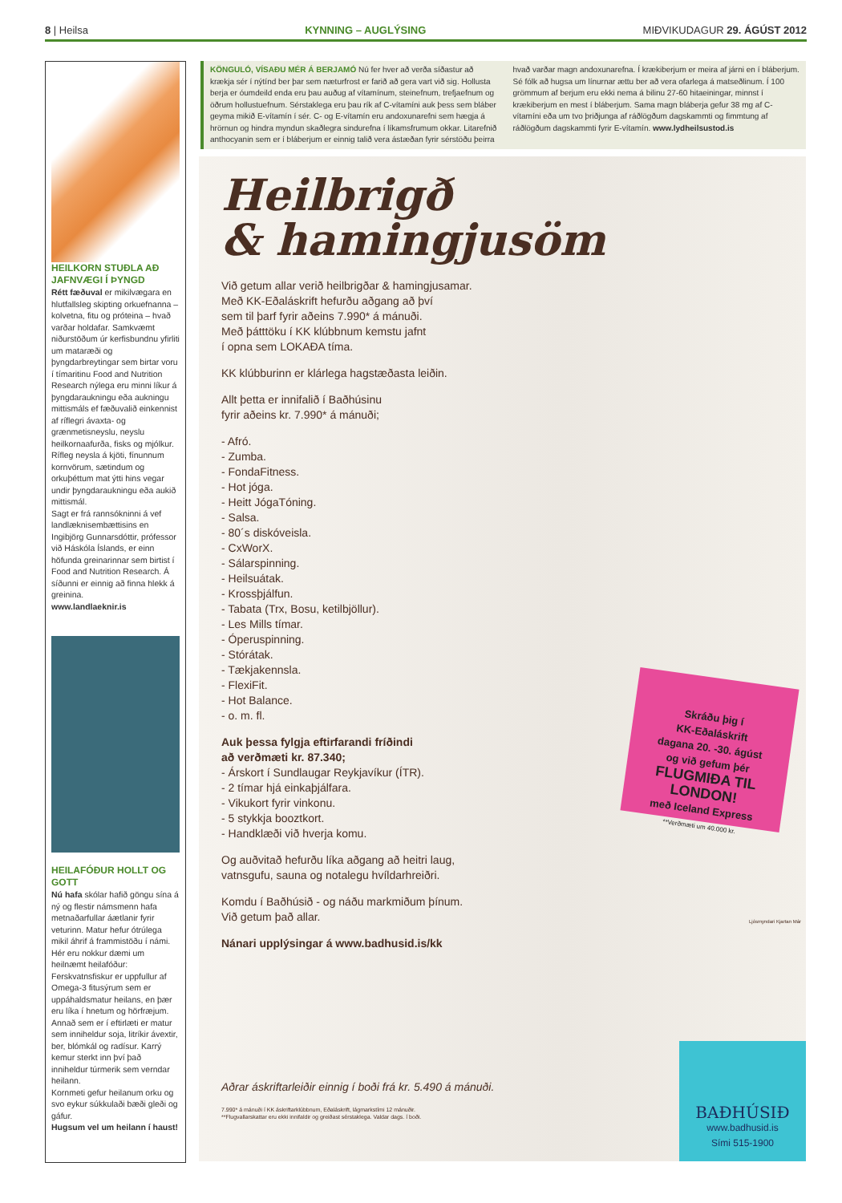8 | Heilsa KYNNING – AUGLÝSING MIÐVIKUDAGUR 29. ÁGÚST 2012
HEILKORN STUÐLA AÐ JAFNVÆGI Í ÞYNGD
Rétt fæðuval er mikilvægara en hlutfallsleg skipting orkuefnanna – kolvetna, fitu og próteina – hvað varðar holdafar. Samkvæmt niðurstöðum úr kerfisbundnu yfirliti um mataræði og þyngdarbreytingar sem birtar voru í tímaritinu Food and Nutrition Research nýlega eru minni líkur á þyngdaraukningu eða aukningu mittismáls ef fæðuvalið einkennist af ríflegri ávaxta- og grænmetisneyslu, neyslu heilkornaafurða, fisks og mjólkur. Rífleg neysla á kjöti, fínunnum kornvörum, sætindum og orkuþéttum mat ýtti hins vegar undir þyngdaraukningu eða aukið mittismál.
Sagt er frá rannsókninni á vef landlæknisembættisins en Ingibjörg Gunnarsdóttir, prófessor við Háskóla Íslands, er einn höfunda greinarinnar sem birtist í Food and Nutrition Research. Á síðunni er einnig að finna hlekk á greinina.
www.landlaeknir.is
HEILAFÓÐUR HOLLT OG GOTT
Nú hafa skólar hafið göngu sína á ný og flestir námsmenn hafa metnaðarfullar áætlanir fyrir veturinn. Matur hefur ótrúlega mikil áhrif á frammistöðu í námi. Hér eru nokkur dæmi um heilnæmt heilafóður:
Ferskvatnsfiskur er uppfullur af Omega-3 fitusýrum sem er uppáhaldsmatur heilans, en þær eru líka í hnetum og hörfræjum. Annað sem er í eftirlæti er matur sem inniheldur soja, litríkir ávextir, ber, blómkál og radísur. Karrý kemur sterkt inn því það inniheldur túrmerik sem verndar heilann.
Kornmeti gefur heilanum orku og svo eykur súkkulaði bæði gleði og gáfur.
Hugsum vel um heilann í haust!
KÖNGULÓ, VÍSAÐU MÉR Á BERJAMÓ Nú fer hver að verða síðastur að krækja sér í nýtínd ber þar sem næturfrost er farið að gera vart við sig. Hollusta berja er óumdeild enda eru þau auðug af vítamínum, steinefnum, trefjaefnum og öðrum hollustuefnum. Sérstaklega eru þau rík af C-vítamíni auk þess sem bláber geyma mikið E-vítamín í sér. C- og E-vítamín eru andoxunarefni sem hægja á hrörnun og hindra myndun skaðlegra sindurefna í líkamsfrumum okkar. Litarefnið anthocyanin sem er í bláberjum er einnig talið vera ástæðan fyrir sérstöðu þeirra hvað varðar magn andoxunarefna. Í krækiberjum er meira af járni en í bláberjum. Sé fólk að hugsa um línurnar ættu ber að vera ofarlega á matseðlinum. Í 100 grömmum af berjum eru ekki nema á bilinu 27-60 hitaeiningar, minnst í krækiberjum en mest í bláberjum. Sama magn bláberja gefur 38 mg af C-vítamíni eða um tvo þriðjunga af ráðlögðum dagskammti og fimmtung af ráðlögðum dagskammti fyrir E-vítamín. www.lydheilsustod.is
Heilbrigð
& hamingjusöm
Við getum allar verið heilbrigðar & hamingjusamar.
Með KK-Eðaláskrift hefurðu aðgang að því
sem til þarf fyrir aðeins 7.990* á mánuði.
Með þátttöku í KK klúbbnum kemstu jafnt
í opna sem LOKAÐA tíma.
KK klúbburinn er klárlega hagstæðasta leiðin.
Allt þetta er innifalið í Baðhúsinu
fyrir aðeins kr. 7.990* á mánuði;
- Afró.
- Zumba.
- FondaFitness.
- Hot jóga.
- Heitt JógaTóning.
- Salsa.
- 80´s diskóveisla.
- CxWorX.
- Sálarspinning.
- Heilsuátak.
- Krossþjálfun.
- Tabata (Trx, Bosu, ketilbjöllur).
- Les Mills tímar.
- Óperuspinning.
- Stórátak.
- Tækjakennsla.
- FlexiFit.
- Hot Balance.
- o. m. fl.
Auk þessa fylgja eftirfarandi fríðindi
að verðmæti kr. 87.340;
- Árskort í Sundlaugar Reykjavíkur (ÍTR).
- 2 tímar hjá einkaþjálfara.
- Vikukort fyrir vinkonu.
- 5 stykkja booztkort.
- Handklæði við hverja komu.
Og auðvitað hefurðu líka aðgang að heitri laug,
vatnsgufu, sauna og notalegu hvíldarhreiðri.
Komdu í Baðhúsið - og náðu markmiðum þínum.
Við getum það allar.
Nánari upplýsingar á www.badhusid.is/kk
Aðrar áskriftarleiðir einnig í boði frá kr. 5.490 á mánuði.
7.990* á mánuði í KK áskriftarklúbbnum, Eðaláskrift, lágmarkstími 12 mánuðir.
**Flugvallarskattar eru ekki innifaldir og greiðast sérstaklega. Valdar dags. í boði.
Skráðu þig í
KK-Eðaláskrift
dagana 20. -30. ágúst
og við gefum þér
FLUGMIÐA TIL LONDON!
með Iceland Express
**Verðmæti um 40.000 kr.
Ljósmyndari Kjartan Már
BAÐHÚSIÐ
www.badhusid.is
Sími 515-1900